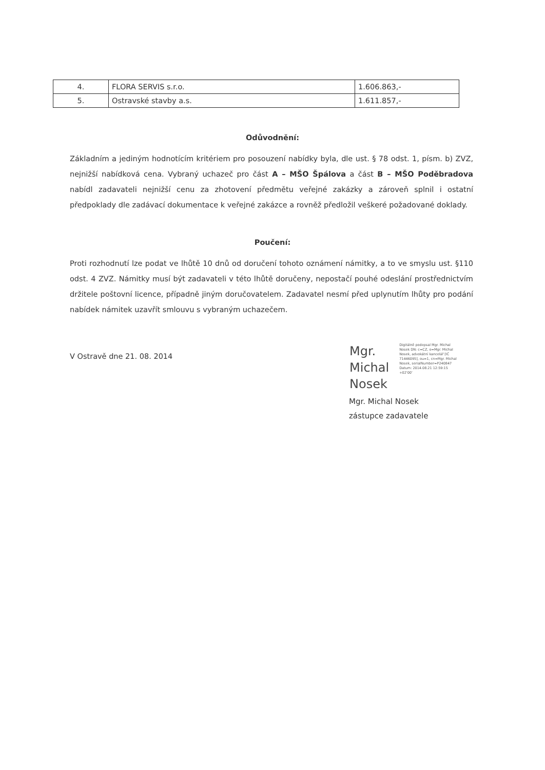| 4. | FLORA SERVIS s.r.o. | 1.606.863,- |
| 5. | Ostravské stavby a.s. | 1.611.857,- |
Odůvodnění:
Základním a jediným hodnotícím kritériem pro posouzení nabídky byla, dle ust. § 78 odst. 1, písm. b) ZVZ, nejnižší nabídková cena. Vybraný uchazeč pro část A – MŠO Špálova a část B – MŠO Poděbradova nabídl zadavateli nejnižší cenu za zhotovení předmětu veřejné zakázky a zároveň splnil i ostatní předpoklady dle zadávací dokumentace k veřejné zakázce a rovněž předložil veškeré požadované doklady.
Poučení:
Proti rozhodnutí lze podat ve lhůtě 10 dnů od doručení tohoto oznámení námitky, a to ve smyslu ust. §110 odst. 4 ZVZ. Námitky musí být zadavateli v této lhůtě doručeny, nepostačí pouhé odeslání prostřednictvím držitele poštovní licence, případně jiným doručovatelem. Zadavatel nesmí před uplynutím lhůty pro podání nabídek námitek uzavřít smlouvu s vybraným uchazečem.
V Ostravě dne 21. 08. 2014
Mgr.
Michal
Nosek
Digitálně podepsal Mgr. Michal Nosek DN: c=CZ, o=Mgr. Michal Nosek, advokátní kancelář [IČ 71446095], ou=1, cn=Mgr. Michal Nosek, serialNumber=P240847 Datum: 2014.08.21 12:59:15 +02'00'
Mgr. Michal Nosek
zástupce zadavatele